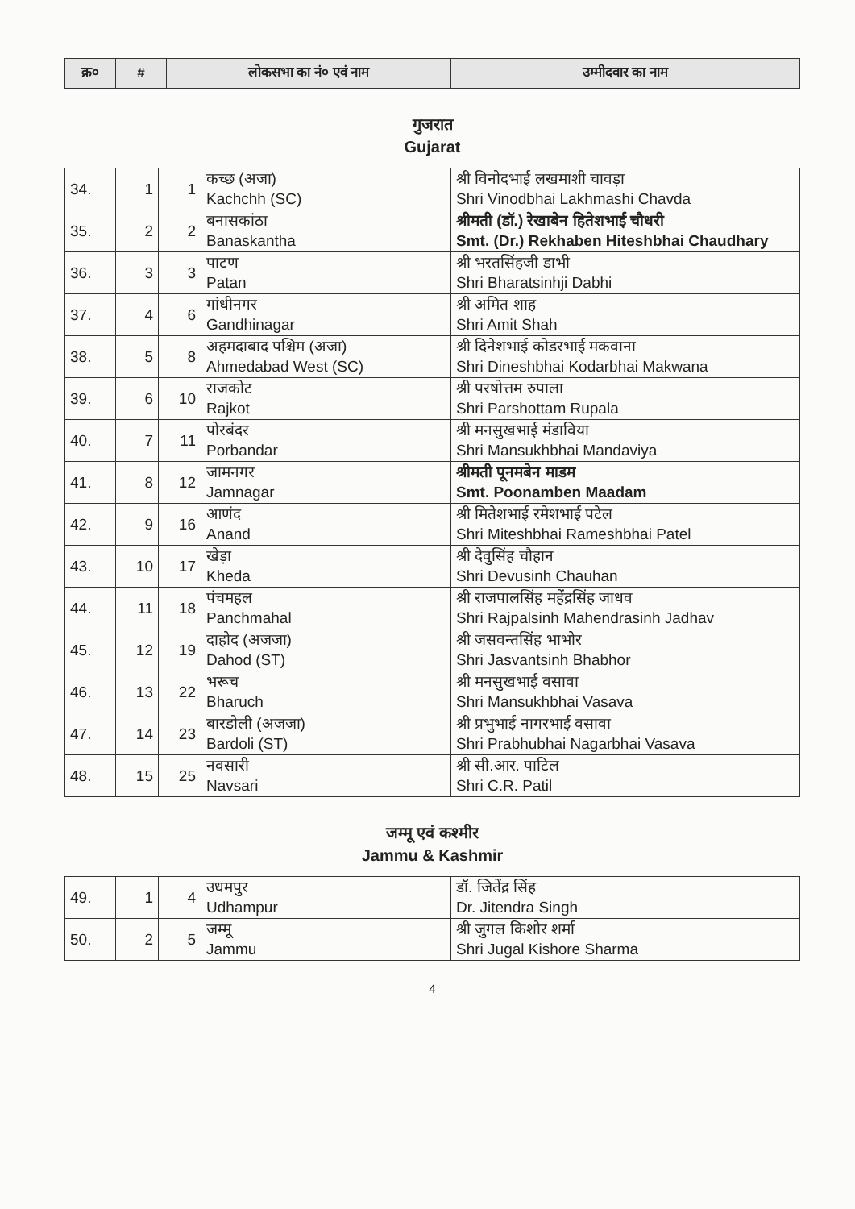| क्र० | # | लोकसभा का नं० एवं नाम | उम्मीदवार का नाम |
| --- | --- | --- | --- |
गुजरात
Gujarat
| 34. | 1 | 1 | कच्छ (अजा) Kachchh (SC) | श्री विनोदभाई लखमाशी चावड़ा Shri Vinodbhai Lakhmashi Chavda |
| 35. | 2 | 2 | बनासकांठा Banaskantha | श्रीमती (डॉ.) रेखाबेन हितेशभाई चौधरी Smt. (Dr.) Rekhaben Hiteshbhai Chaudhary |
| 36. | 3 | 3 | पाटण Patan | श्री भरतसिंहजी डाभी Shri Bharatsinhji Dabhi |
| 37. | 4 | 6 | गांधीनगर Gandhinagar | श्री अमित शाह Shri Amit Shah |
| 38. | 5 | 8 | अहमदाबाद पश्चिम (अजा) Ahmedabad West (SC) | श्री दिनेशभाई कोडरभाई मकवाना Shri Dineshbhai Kodarbhai Makwana |
| 39. | 6 | 10 | राजकोट Rajkot | श्री परषोत्तम रुपाला Shri Parshottam Rupala |
| 40. | 7 | 11 | पोरबंदर Porbandar | श्री मनसुखभाई मंडाविया Shri Mansukhbhai Mandaviya |
| 41. | 8 | 12 | जामनगर Jamnagar | श्रीमती पूनमबेन माडम Smt. Poonamben Maadam |
| 42. | 9 | 16 | आणंद Anand | श्री मितेशभाई रमेशभाई पटेल Shri Miteshbhai Rameshbhai Patel |
| 43. | 10 | 17 | खेड़ा Kheda | श्री देवुसिंह चौहान Shri Devusinh Chauhan |
| 44. | 11 | 18 | पंचमहल Panchmahal | श्री राजपालसिंह महेंद्रसिंह जाधव Shri Rajpalsinh Mahendrasinh Jadhav |
| 45. | 12 | 19 | दाहोद (अजजा) Dahod (ST) | श्री जसवन्तसिंह भाभोर Shri Jasvantsinh Bhabhor |
| 46. | 13 | 22 | भरूच Bharuch | श्री मनसुखभाई वसावा Shri Mansukhbhai Vasava |
| 47. | 14 | 23 | बारडोली (अजजा) Bardoli (ST) | श्री प्रभुभाई नागरभाई वसावा Shri Prabhubhai Nagarbhai Vasava |
| 48. | 15 | 25 | नवसारी Navsari | श्री सी.आर. पाटिल Shri C.R. Patil |
जम्मू एवं कश्मीर
Jammu & Kashmir
| 49. | 1 | 4 | उधमपुर Udhampur | डॉ. जितेंद्र सिंह Dr. Jitendra Singh |
| 50. | 2 | 5 | जम्मू Jammu | श्री जुगल किशोर शर्मा Shri Jugal Kishore Sharma |
4